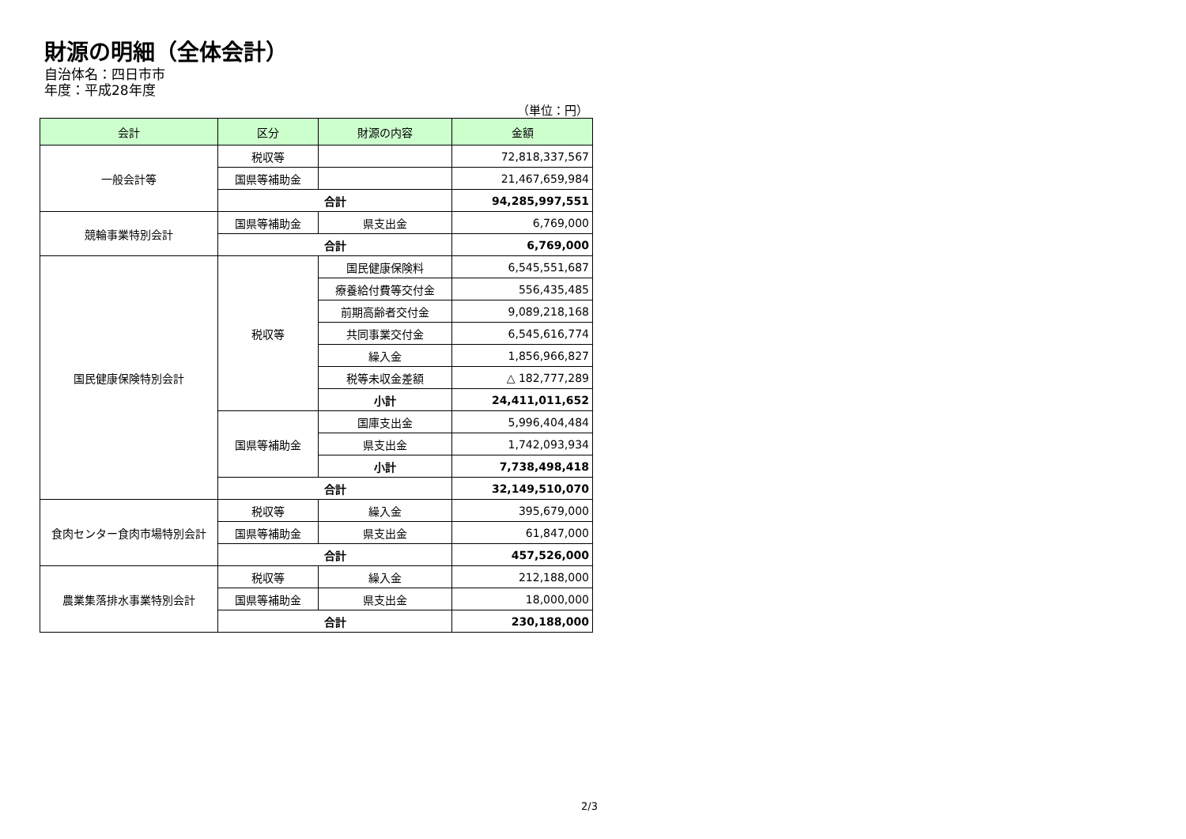財源の明細（全体会計）
自治体名：四日市市
年度：平成28年度
（単位：円）
| 会計 | 区分 | 財源の内容 | 金額 |
| --- | --- | --- | --- |
| 一般会計等 | 税収等 | | 72,818,337,567 |
| | 国県等補助金 | | 21,467,659,984 |
| | 合計 | | 94,285,997,551 |
| 競輪事業特別会計 | 国県等補助金 | 県支出金 | 6,769,000 |
| | 合計 | | 6,769,000 |
| 国民健康保険特別会計 | 税収等 | 国民健康保険料 | 6,545,551,687 |
| | | 療養給付費等交付金 | 556,435,485 |
| | | 前期高齢者交付金 | 9,089,218,168 |
| | | 共同事業交付金 | 6,545,616,774 |
| | | 繰入金 | 1,856,966,827 |
| | | 税等未収金差額 | △ 182,777,289 |
| | | 小計 | 24,411,011,652 |
| | 国県等補助金 | 国庫支出金 | 5,996,404,484 |
| | | 県支出金 | 1,742,093,934 |
| | | 小計 | 7,738,498,418 |
| | 合計 | | 32,149,510,070 |
| 食肉センター食肉市場特別会計 | 税収等 | 繰入金 | 395,679,000 |
| | 国県等補助金 | 県支出金 | 61,847,000 |
| | 合計 | | 457,526,000 |
| 農業集落排水事業特別会計 | 税収等 | 繰入金 | 212,188,000 |
| | 国県等補助金 | 県支出金 | 18,000,000 |
| | 合計 | | 230,188,000 |
2/3